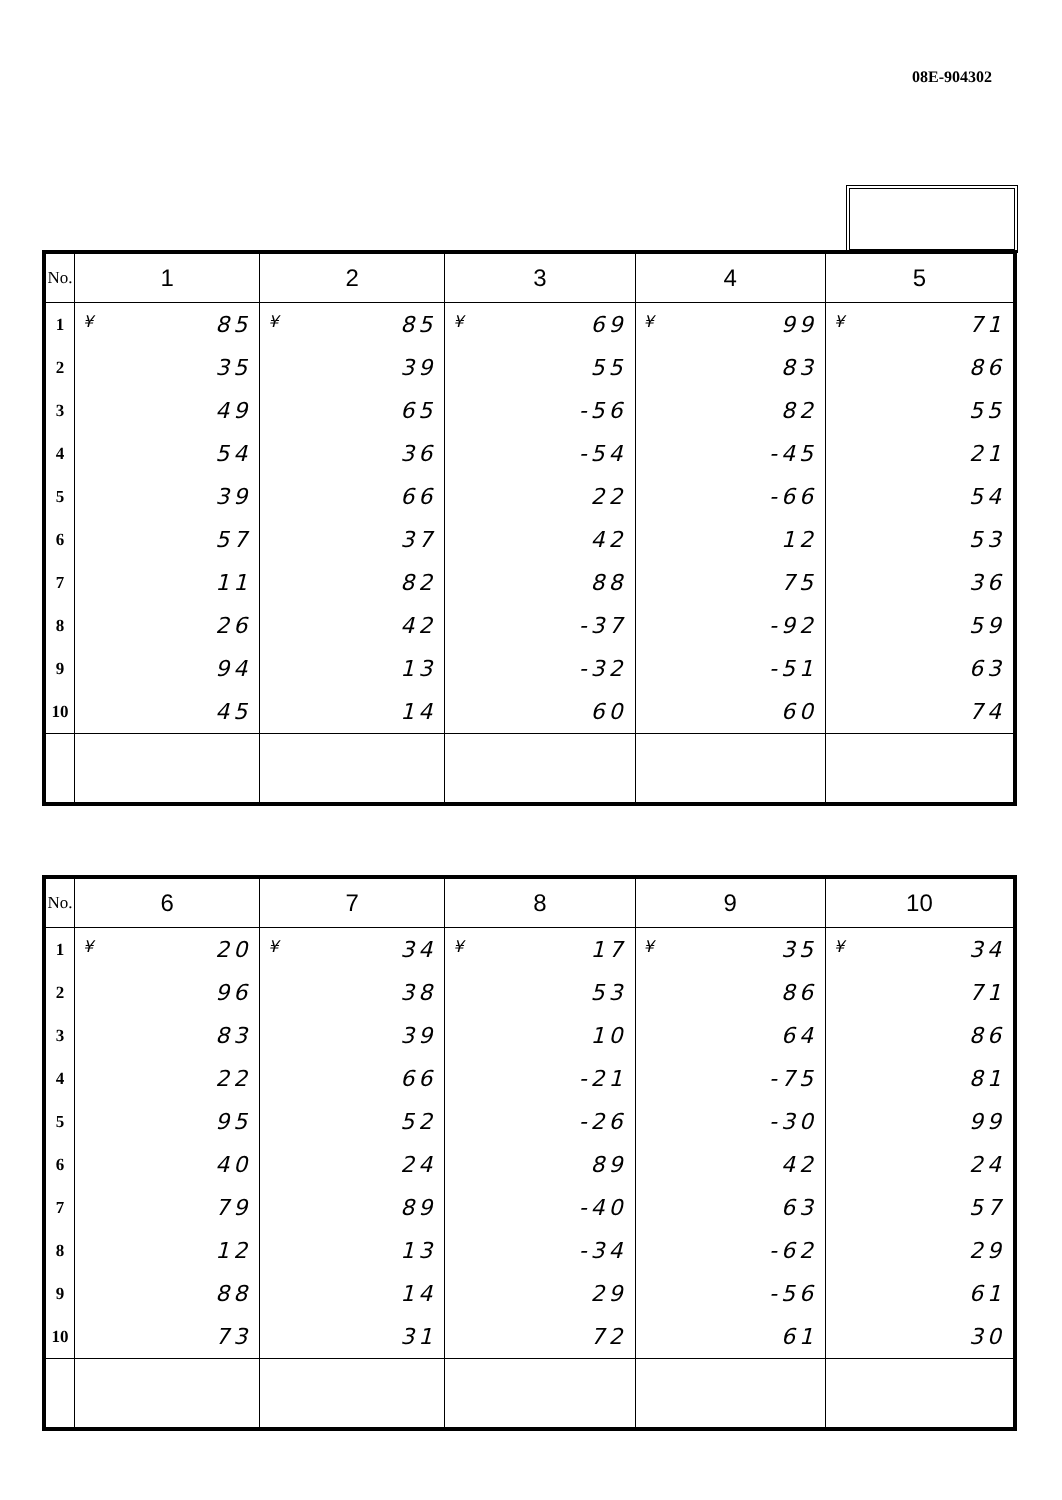08E-904302
| No. | 1 | 2 | 3 | 4 | 5 |
| --- | --- | --- | --- | --- | --- |
| 1 | ¥ 85 | ¥ 85 | ¥ 69 | ¥ 99 | ¥ 71 |
| 2 | 35 | 39 | 55 | 83 | 86 |
| 3 | 49 | 65 | -56 | 82 | 55 |
| 4 | 54 | 36 | -54 | -45 | 21 |
| 5 | 39 | 66 | 22 | -66 | 54 |
| 6 | 57 | 37 | 42 | 12 | 53 |
| 7 | 11 | 82 | 88 | 75 | 36 |
| 8 | 26 | 42 | -37 | -92 | 59 |
| 9 | 94 | 13 | -32 | -51 | 63 |
| 10 | 45 | 14 | 60 | 60 | 74 |
| No. | 6 | 7 | 8 | 9 | 10 |
| --- | --- | --- | --- | --- | --- |
| 1 | ¥ 20 | ¥ 34 | ¥ 17 | ¥ 35 | ¥ 34 |
| 2 | 96 | 38 | 53 | 86 | 71 |
| 3 | 83 | 39 | 10 | 64 | 86 |
| 4 | 22 | 66 | -21 | -75 | 81 |
| 5 | 95 | 52 | -26 | -30 | 99 |
| 6 | 40 | 24 | 89 | 42 | 24 |
| 7 | 79 | 89 | -40 | 63 | 57 |
| 8 | 12 | 13 | -34 | -62 | 29 |
| 9 | 88 | 14 | 29 | -56 | 61 |
| 10 | 73 | 31 | 72 | 61 | 30 |